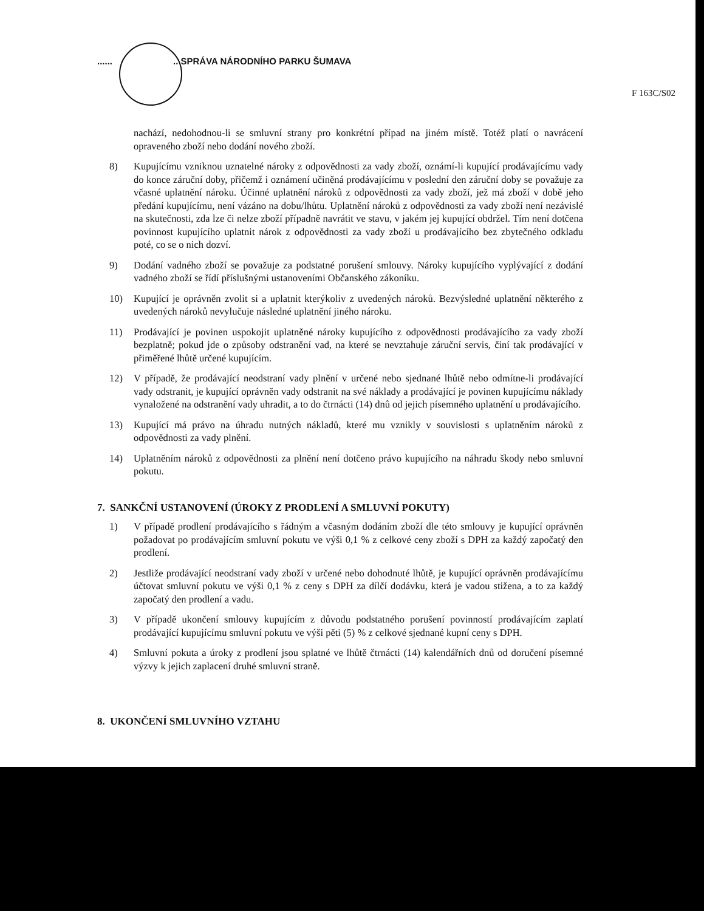...... .. SPRÁVA NÁRODNÍHO PARKU ŠUMAVA
F 163C/S02
nachází, nedohodnou-li se smluvní strany pro konkrétní případ na jiném místě. Totéž platí o navrácení opraveného zboží nebo dodání nového zboží.
8) Kupujícímu vzniknou uznatelné nároky z odpovědnosti za vady zboží, oznámí-li kupující prodávajícímu vady do konce záruční doby, přičemž i oznámení učiněná prodávajícímu v poslední den záruční doby se považuje za včasné uplatnění nároku. Účinné uplatnění nároků z odpovědnosti za vady zboží, jež má zboží v době jeho předání kupujícímu, není vázáno na dobu/lhůtu. Uplatnění nároků z odpovědnosti za vady zboží není nezávislé na skutečnosti, zda lze či nelze zboží případně navrátit ve stavu, v jakém jej kupující obdržel. Tím není dotčena povinnost kupujícího uplatnit nárok z odpovědnosti za vady zboží u prodávajícího bez zbytečného odkladu poté, co se o nich dozví.
9) Dodání vadného zboží se považuje za podstatné porušení smlouvy. Nároky kupujícího vyplývající z dodání vadného zboží se řídí příslušnými ustanoveními Občanského zákoníku.
10) Kupující je oprávněn zvolit si a uplatnit kterýkoliv z uvedených nároků. Bezvýsledné uplatnění některého z uvedených nároků nevylučuje následné uplatnění jiného nároku.
11) Prodávající je povinen uspokojit uplatněné nároky kupujícího z odpovědnosti prodávajícího za vady zboží bezplatně; pokud jde o způsoby odstranění vad, na které se nevztahuje záruční servis, činí tak prodávající v přiměřené lhůtě určené kupujícím.
12) V případě, že prodávající neodstraní vady plnění v určené nebo sjednané lhůtě nebo odmítne-li prodávající vady odstranit, je kupující oprávněn vady odstranit na své náklady a prodávající je povinen kupujícímu náklady vynaložené na odstranění vady uhradit, a to do čtrnácti (14) dnů od jejich písemného uplatnění u prodávajícího.
13) Kupující má právo na úhradu nutných nákladů, které mu vznikly v souvislosti s uplatněním nároků z odpovědnosti za vady plnění.
14) Uplatněním nároků z odpovědnosti za plnění není dotčeno právo kupujícího na náhradu škody nebo smluvní pokutu.
7. SANKČNÍ USTANOVENÍ (ÚROKY Z PRODLENÍ A SMLUVNÍ POKUTY)
1) V případě prodlení prodávajícího s řádným a včasným dodáním zboží dle této smlouvy je kupující oprávněn požadovat po prodávajícím smluvní pokutu ve výši 0,1 % z celkové ceny zboží s DPH za každý započatý den prodlení.
2) Jestliže prodávající neodstraní vady zboží v určené nebo dohodnuté lhůtě, je kupující oprávněn prodávajícímu účtovat smluvní pokutu ve výši 0,1 % z ceny s DPH za dílčí dodávku, která je vadou stižena, a to za každý započatý den prodlení a vadu.
3) V případě ukončení smlouvy kupujícím z důvodu podstatného porušení povinností prodávajícím zaplatí prodávající kupujícímu smluvní pokutu ve výši pěti (5) % z celkové sjednané kupní ceny s DPH.
4) Smluvní pokuta a úroky z prodlení jsou splatné ve lhůtě čtrnácti (14) kalendářních dnů od doručení písemné výzvy k jejich zaplacení druhé smluvní straně.
8. UKONČENÍ SMLUVNÍHO VZTAHU